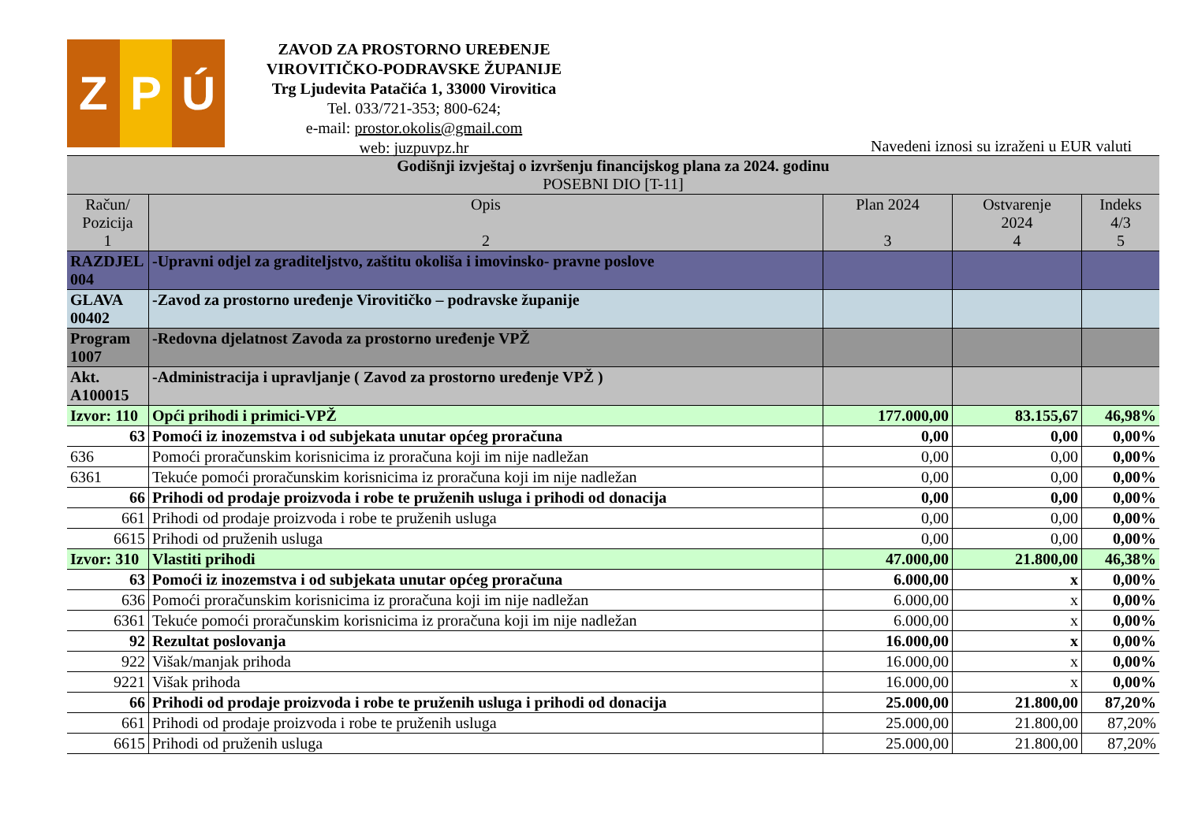Z
P Ú
ZAVOD ZA PROSTORNO UREĐENJE
VIROVITIČKO-PODRAVSKE ŽUPANIJE
Trg Ljudevita Patačića 1, 33000 Virovitica
Tel. 033/721-353; 800-624;
e-mail: prostor.okolis@gmail.com
web: juzpuvpz.hr
Navedeni iznosi su izraženi u EUR valuti
| Godišnji izvještaj o izvršenju financijskog plana za 2024. godinu POSEBNI DIO [T-11] | | | | |
| Račun/ Pozicija 1 | Opis 2 | Plan 2024 3 | Ostvarenje 2024 4 | Indeks 4/3 5 |
| RAZDJEL 004 | -Upravni odjel za graditeljstvo, zaštitu okoliša i imovinsko- pravne poslove | | | |
| GLAVA 00402 | -Zavod za prostorno uređenje Virovitičko – podravske županije | | | |
| Program 1007 | -Redovna djelatnost Zavoda za prostorno uređenje VPŽ | | | |
| Akt. A100015 | -Administracija i upravljanje ( Zavod za prostorno uređenje VPŽ ) | | | |
| Izvor: 110 | Opći prihodi i primici-VPŽ | 177.000,00 | 83.155,67 | 46,98% |
| 63 | Pomoći iz inozemstva i od subjekata unutar općeg proračuna | 0,00 | 0,00 | 0,00% |
| 636 | Pomoći proračunskim korisnicima iz proračuna koji im nije nadležan | 0,00 | 0,00 | 0,00% |
| 6361 | Tekuće pomoći proračunskim korisnicima iz proračuna koji im nije nadležan | 0,00 | 0,00 | 0,00% |
| 66 | Prihodi od prodaje proizvoda i robe te pruženih usluga i prihodi od donacija | 0,00 | 0,00 | 0,00% |
| 661 | Prihodi od prodaje proizvoda i robe te pruženih usluga | 0,00 | 0,00 | 0,00% |
| 6615 | Prihodi od pruženih usluga | 0,00 | 0,00 | 0,00% |
| Izvor: 310 | Vlastiti prihodi | 47.000,00 | 21.800,00 | 46,38% |
| 63 | Pomoći iz inozemstva i od subjekata unutar općeg proračuna | 6.000,00 | x | 0,00% |
| 636 | Pomoći proračunskim korisnicima iz proračuna koji im nije nadležan | 6.000,00 | x | 0,00% |
| 6361 | Tekuće pomoći proračunskim korisnicima iz proračuna koji im nije nadležan | 6.000,00 | x | 0,00% |
| 92 | Rezultat poslovanja | 16.000,00 | x | 0,00% |
| 922 | Višak/manjak prihoda | 16.000,00 | x | 0,00% |
| 9221 | Višak prihoda | 16.000,00 | x | 0,00% |
| 66 | Prihodi od prodaje proizvoda i robe te pruženih usluga i prihodi od donacija | 25.000,00 | 21.800,00 | 87,20% |
| 661 | Prihodi od prodaje proizvoda i robe te pruženih usluga | 25.000,00 | 21.800,00 | 87,20% |
| 6615 | Prihodi od pruženih usluga | 25.000,00 | 21.800,00 | 87,20% |